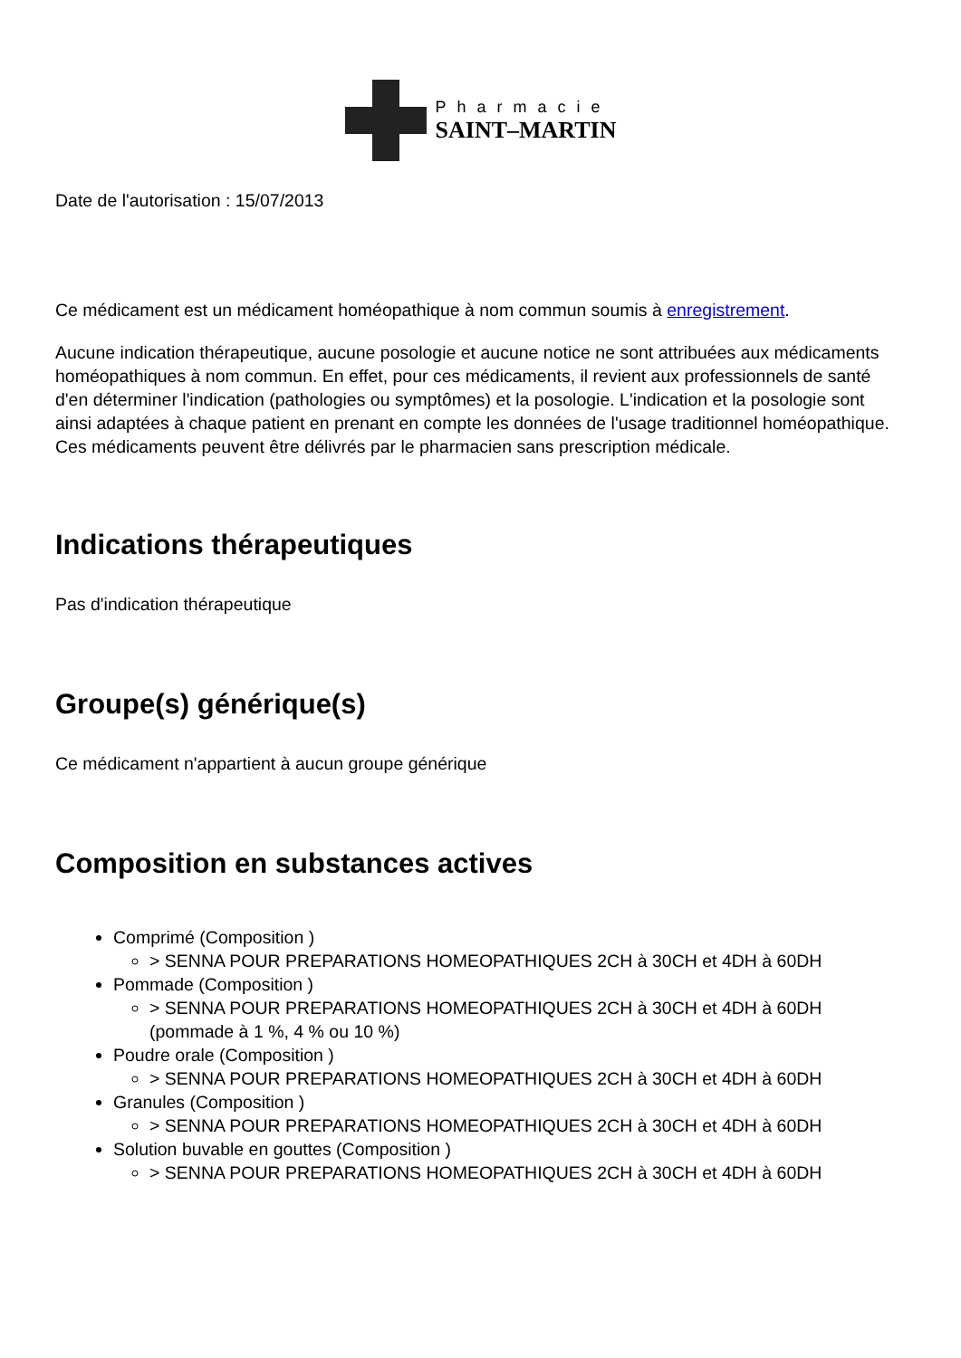Pharmacie
SAINT–MARTIN
Date de l'autorisation : 15/07/2013
Ce médicament est un médicament homéopathique à nom commun soumis à enregistrement.
Aucune indication thérapeutique, aucune posologie et aucune notice ne sont attribuées aux médicaments homéopathiques à nom commun. En effet, pour ces médicaments, il revient aux professionnels de santé d'en déterminer l'indication (pathologies ou symptômes) et la posologie. L'indication et la posologie sont ainsi adaptées à chaque patient en prenant en compte les données de l'usage traditionnel homéopathique. Ces médicaments peuvent être délivrés par le pharmacien sans prescription médicale.
Indications thérapeutiques
Pas d'indication thérapeutique
Groupe(s) générique(s)
Ce médicament n'appartient à aucun groupe générique
Composition en substances actives
Comprimé (Composition )
> SENNA POUR PREPARATIONS HOMEOPATHIQUES 2CH à 30CH et 4DH à 60DH
Pommade (Composition )
> SENNA POUR PREPARATIONS HOMEOPATHIQUES 2CH à 30CH et 4DH à 60DH (pommade à 1 %, 4 % ou 10 %)
Poudre orale (Composition )
> SENNA POUR PREPARATIONS HOMEOPATHIQUES 2CH à 30CH et 4DH à 60DH
Granules (Composition )
> SENNA POUR PREPARATIONS HOMEOPATHIQUES 2CH à 30CH et 4DH à 60DH
Solution buvable en gouttes (Composition )
> SENNA POUR PREPARATIONS HOMEOPATHIQUES 2CH à 30CH et 4DH à 60DH